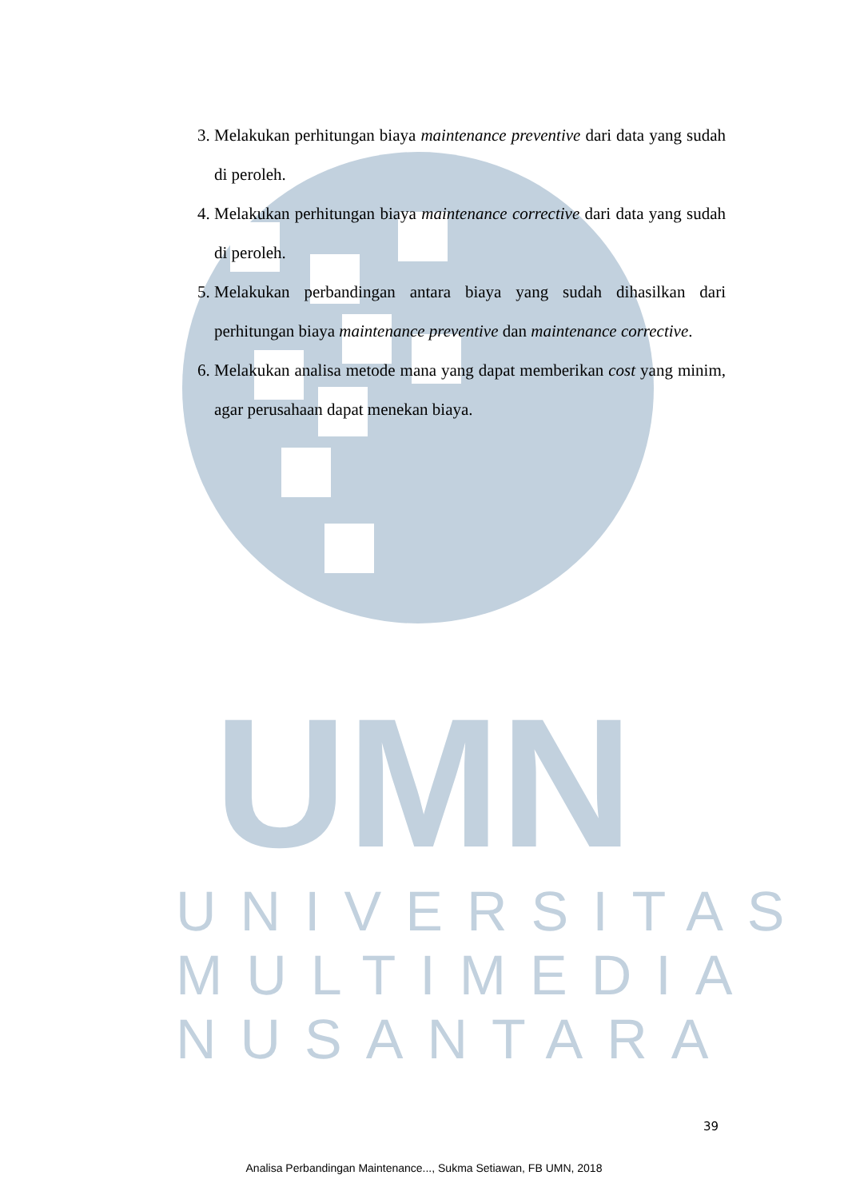UMN
UNIVERSITAS
MULTIMEDIA
NUSANTARA
3. Melakukan perhitungan biaya maintenance preventive dari data yang sudah di peroleh.
4. Melakukan perhitungan biaya maintenance corrective dari data yang sudah di peroleh.
5. Melakukan perbandingan antara biaya yang sudah dihasilkan dari perhitungan biaya maintenance preventive dan maintenance corrective.
6. Melakukan analisa metode mana yang dapat memberikan cost yang minim, agar perusahaan dapat menekan biaya.
39
Analisa Perbandingan Maintenance..., Sukma Setiawan, FB UMN, 2018